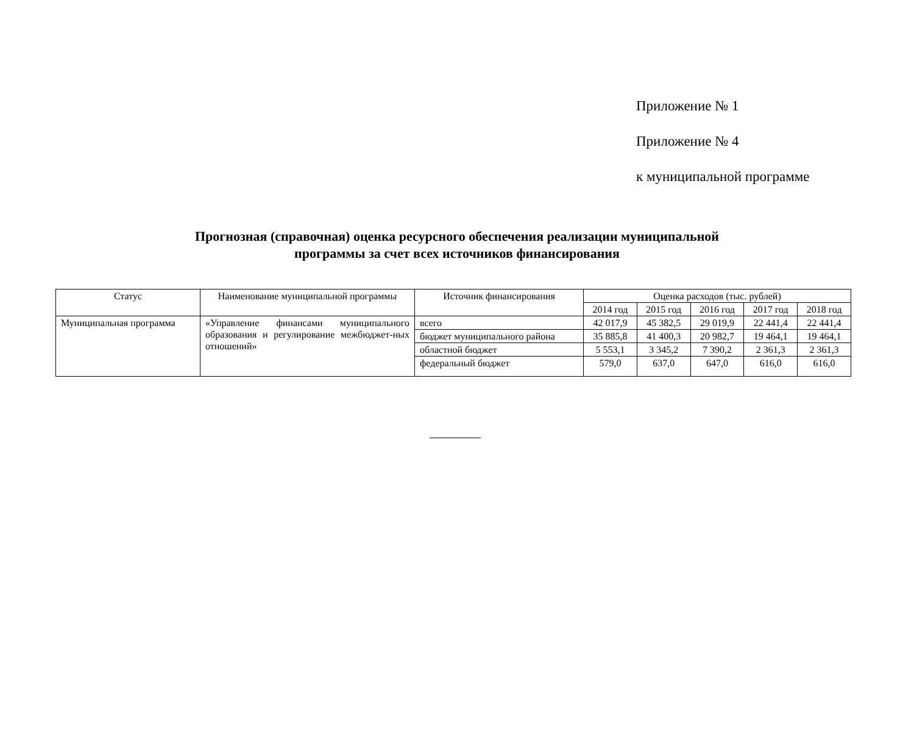Приложение № 1
Приложение № 4
к муниципальной программе
Прогнозная (справочная) оценка ресурсного обеспечения реализации муниципальной
программы за счет всех источников финансирования
| Статус | Наименование муниципальной программы | Источник финансирования | Оценка расходов (тыс. рублей) | | | | |
| --- | --- | --- | --- | --- | --- | --- | --- |
| | | | 2014 год | 2015 год | 2016 год | 2017 год | 2018 год |
| Муниципальная программа | «Управление финансами муниципального образования и регулирование межбюджет-ных отношений» | всего | 42 017,9 | 45 382,5 | 29 019,9 | 22 441,4 | 22 441,4 |
| | | бюджет муниципального района | 35 885,8 | 41 400,3 | 20 982,7 | 19 464,1 | 19 464,1 |
| | | областной бюджет | 5 553,1 | 3 345,2 | 7 390,2 | 2 361,3 | 2 361,3 |
| | | федеральный бюджет | 579,0 | 637,0 | 647,0 | 616,0 | 616,0 |